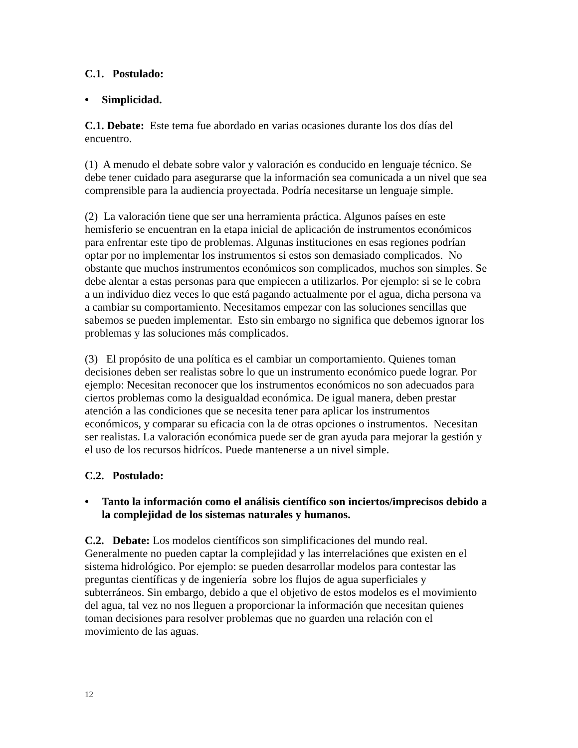C.1. Postulado:
• Simplicidad.
C.1. Debate: Este tema fue abordado en varias ocasiones durante los dos días del encuentro.
(1) A menudo el debate sobre valor y valoración es conducido en lenguaje técnico. Se debe tener cuidado para asegurarse que la información sea comunicada a un nivel que sea comprensible para la audiencia proyectada. Podría necesitarse un lenguaje simple.
(2) La valoración tiene que ser una herramienta práctica. Algunos países en este hemisferio se encuentran en la etapa inicial de aplicación de instrumentos económicos para enfrentar este tipo de problemas. Algunas instituciones en esas regiones podrían optar por no implementar los instrumentos si estos son demasiado complicados. No obstante que muchos instrumentos económicos son complicados, muchos son simples. Se debe alentar a estas personas para que empiecen a utilizarlos. Por ejemplo: si se le cobra a un individuo diez veces lo que está pagando actualmente por el agua, dicha persona va a cambiar su comportamiento. Necesitamos empezar con las soluciones sencillas que sabemos se pueden implementar. Esto sin embargo no significa que debemos ignorar los problemas y las soluciones más complicados.
(3) El propósito de una política es el cambiar un comportamiento. Quienes toman decisiones deben ser realistas sobre lo que un instrumento económico puede lograr. Por ejemplo: Necesitan reconocer que los instrumentos económicos no son adecuados para ciertos problemas como la desigualdad económica. De igual manera, deben prestar atención a las condiciones que se necesita tener para aplicar los instrumentos económicos, y comparar su eficacia con la de otras opciones o instrumentos. Necesitan ser realistas. La valoración económica puede ser de gran ayuda para mejorar la gestión y el uso de los recursos hidrícos. Puede mantenerse a un nivel simple.
C.2. Postulado:
• Tanto la información como el análisis científico son inciertos/imprecisos debido a la complejidad de los sistemas naturales y humanos.
C.2. Debate: Los modelos científicos son simplificaciones del mundo real. Generalmente no pueden captar la complejidad y las interrelaciónes que existen en el sistema hidrológico. Por ejemplo: se pueden desarrollar modelos para contestar las preguntas científicas y de ingeniería sobre los flujos de agua superficiales y subterráneos. Sin embargo, debido a que el objetivo de estos modelos es el movimiento del agua, tal vez no nos lleguen a proporcionar la información que necesitan quienes toman decisiones para resolver problemas que no guarden una relación con el movimiento de las aguas.
12